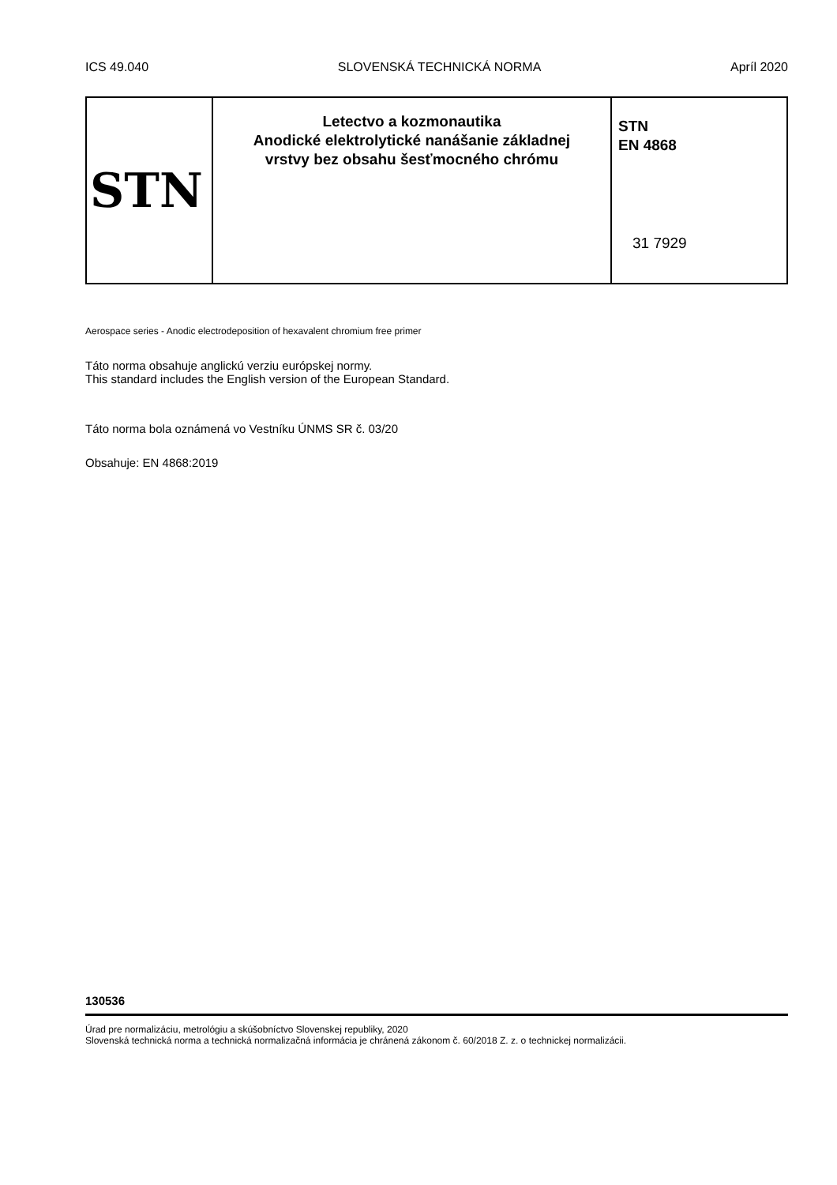ICS 49.040 SLOVENSKÁ TECHNICKÁ NORMA Apríl 2020
| STN | Letectvo a kozmonautika Anodické elektrolytické nanášanie základnej vrstvy bez obsahu šesťmocného chrómu | STN EN 4868 31 7929 |
Aerospace series - Anodic electrodeposition of hexavalent chromium free primer
Táto norma obsahuje anglickú verziu európskej normy.
This standard includes the English version of the European Standard.
Táto norma bola oznámená vo Vestníku ÚNMS SR č. 03/20
Obsahuje: EN 4868:2019
130536
Úrad pre normalizáciu, metrológiu a skúšobníctvo Slovenskej republiky, 2020
Slovenská technická norma a technická normalizačná informácia je chránená zákonom č. 60/2018 Z. z. o technickej normalizácii.